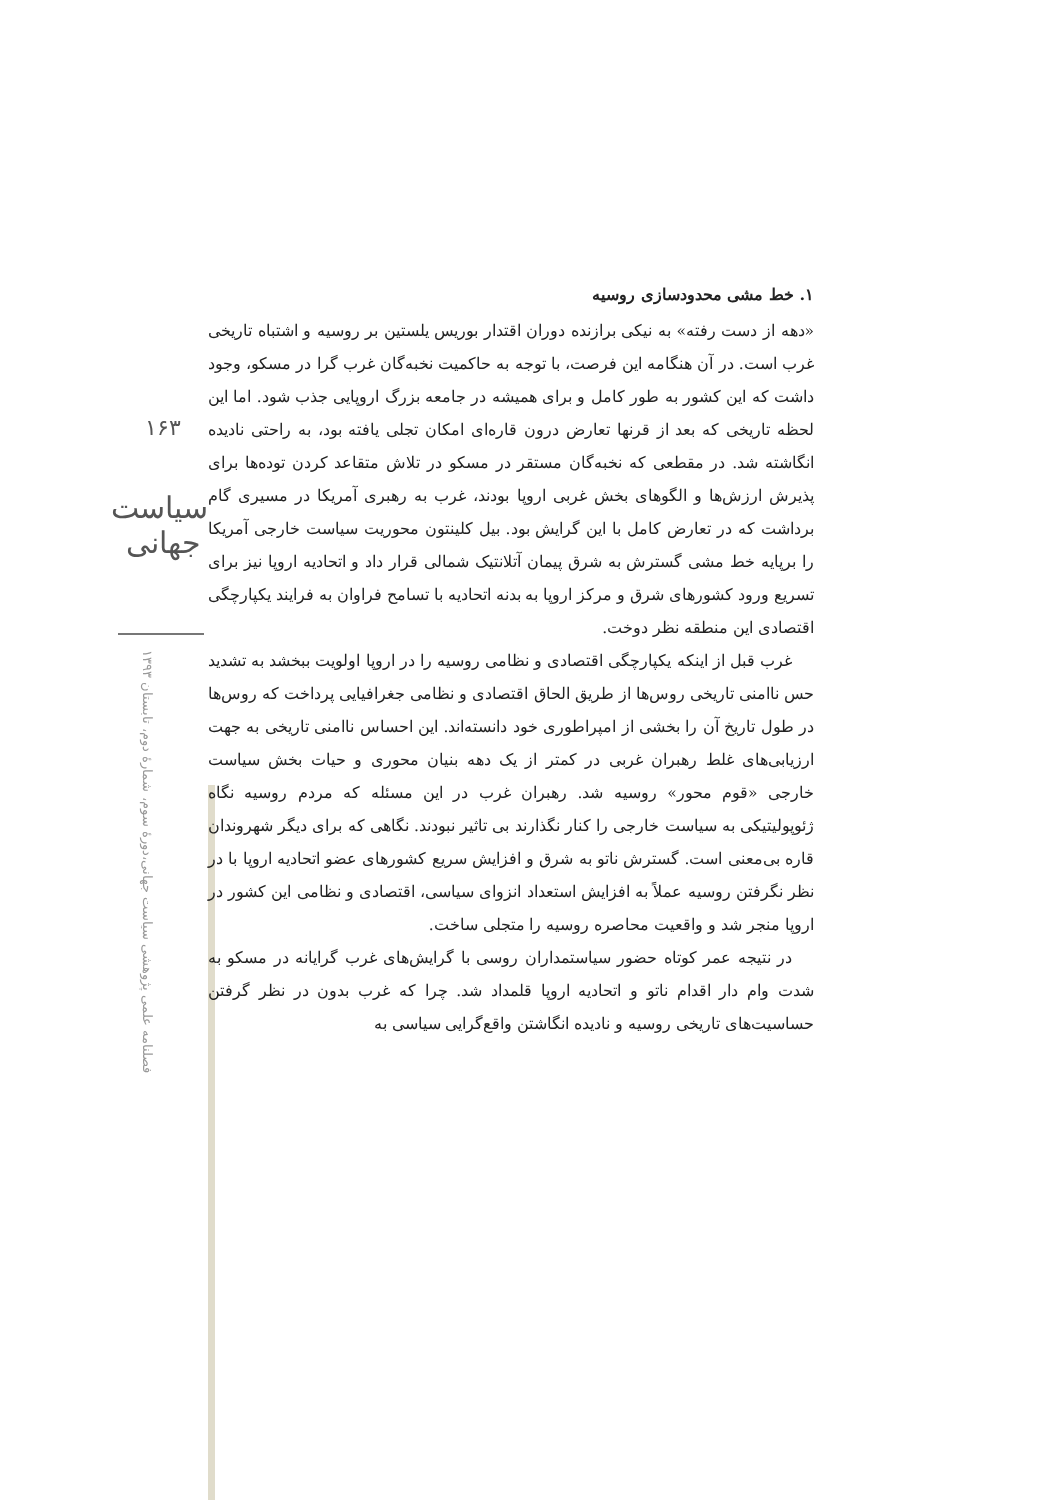۱۶۳
سیاست جهانی
فصلنامه علمی پژوهشی سیاست جهانی،دورهٔ سوم، شمارهٔ دوم، تابستان ۱۳۹۳
۱. خط مشی محدودسازی روسیه
«دهه از دست رفته» به نیکی برازنده دوران اقتدار بوریس یلستین بر روسیه و اشتباه تاریخی غرب است. در آن هنگامه این فرصت، با توجه به حاکمیت نخبه‌گان غرب گرا در مسکو، وجود داشت که این کشور به طور کامل و برای همیشه در جامعه بزرگ اروپایی جذب شود. اما این لحظه تاریخی که بعد از قرنها تعارض درون قاره‌ای امکان تجلی یافته بود، به راحتی نادیده انگاشته شد. در مقطعی که نخبه‌گان مستقر در مسکو در تلاش متقاعد کردن توده‌ها برای پذیرش ارزش‌ها و الگوهای بخش غربی اروپا بودند، غرب به رهبری آمریکا در مسیری گام برداشت که در تعارض کامل با این گرایش بود. بیل کلینتون محوریت سیاست خارجی آمریکا را برپایه خط مشی گسترش به شرق پیمان آتلانتیک شمالی قرار داد و اتحادیه اروپا نیز برای تسریع ورود کشورهای شرق و مرکز اروپا به بدنه اتحادیه با تسامح فراوان به فرایند یکپارچگی اقتصادی این منطقه نظر دوخت.
غرب قبل از اینکه یکپارچگی اقتصادی و نظامی روسیه را در اروپا اولویت ببخشد به تشدید حس ناامنی تاریخی روس‌ها از طریق الحاق اقتصادی و نظامی جغرافیایی پرداخت که روس‌ها در طول تاریخ آن را بخشی از امپراطوری خود دانسته‌اند. این احساس ناامنی تاریخی به جهت ارزیابی‌های غلط رهبران غربی در کمتر از یک دهه بنیان محوری و حیات بخش سیاست خارجی «قوم محور» روسیه شد. رهبران غرب در این مسئله که مردم روسیه نگاه ژئوپولیتیکی به سیاست خارجی را کنار نگذارند بی تاثیر نبودند. نگاهی که برای دیگر شهروندان قاره بی‌معنی است. گسترش ناتو به شرق و افزایش سریع کشورهای عضو اتحادیه اروپا با در نظر نگرفتن روسیه عملاً به افزایش استعداد انزوای سیاسی، اقتصادی و نظامی این کشور در اروپا منجر شد و واقعیت محاصره روسیه را متجلی ساخت.
در نتیجه عمر کوتاه حضور سیاستمداران روسی با گرایش‌های غرب گرایانه در مسکو به شدت وام دار اقدام ناتو و اتحادیه اروپا قلمداد شد. چرا که غرب بدون در نظر گرفتن حساسیت‌های تاریخی روسیه و نادیده انگاشتن واقع‌گرایی سیاسی به